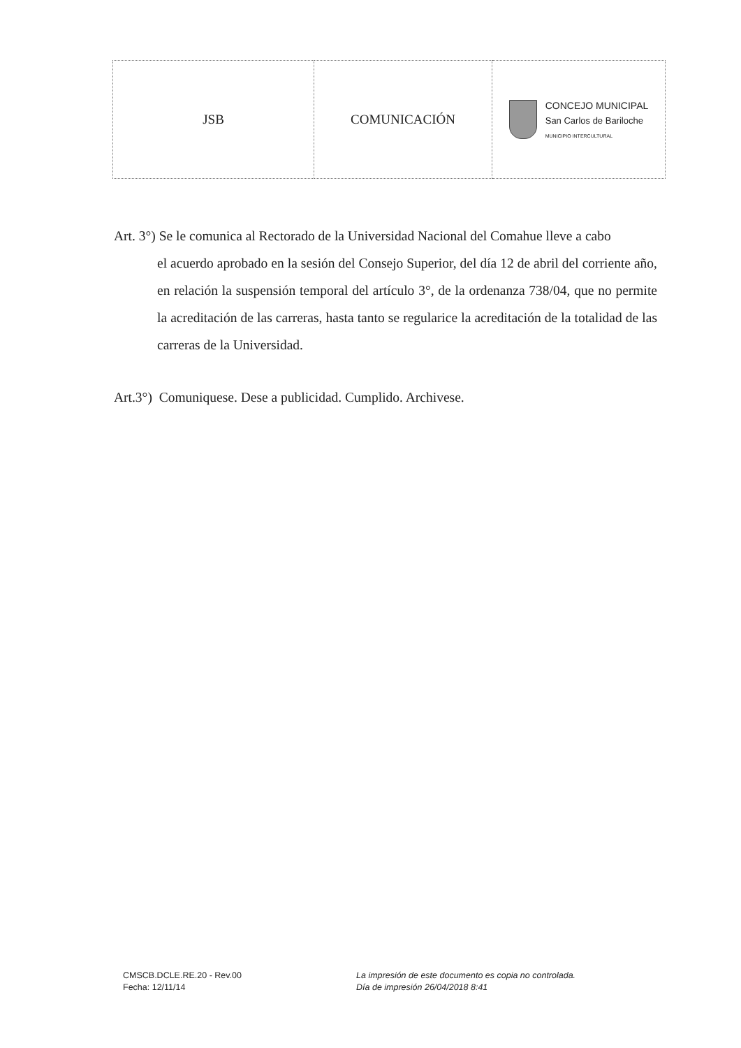| JSB | COMUNICACIÓN | CONCEJO MUNICIPAL San Carlos de Bariloche MUNICIPIO INTERCULTURAL |
Art. 3°) Se le comunica al Rectorado de la Universidad Nacional del Comahue lleve a cabo
el acuerdo aprobado en la sesión del Consejo Superior, del día 12 de abril del corriente año, en relación la suspensión temporal del artículo 3°, de la ordenanza 738/04, que no permite la acreditación de las carreras, hasta tanto se regularice la acreditación de la totalidad de las carreras de la Universidad.
Art.3°) Comuniquese. Dese a publicidad. Cumplido. Archivese.
CMSCB.DCLE.RE.20 - Rev.00
Fecha: 12/11/14
La impresión de este documento es copia no controlada.
Día de impresión 26/04/2018 8:41